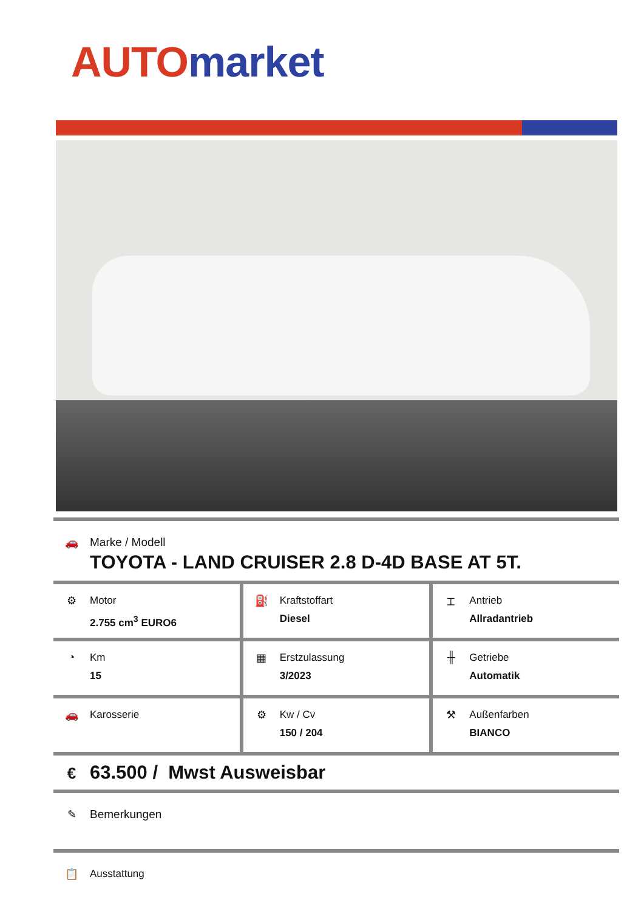AUTO market
🚗
Marke / Modell
TOYOTA - LAND CRUISER 2.8 D-4D BASE AT 5T.
⚙
Motor
2.755 cm<sup>3</sup> EURO6
⛽
Kraftstoffart
Diesel
⌶
Antrieb
Allradantrieb
◔
Km
15
▦
Erstzulassung
3/2023
╫
Getriebe
Automatik
🚗
Karosserie
⚙
Kw / Cv
150 / 204
⚒
Außenfarben
BIANCO
€
63.500 / Mwst Ausweisbar
✎
Bemerkungen
📋
Ausstattung